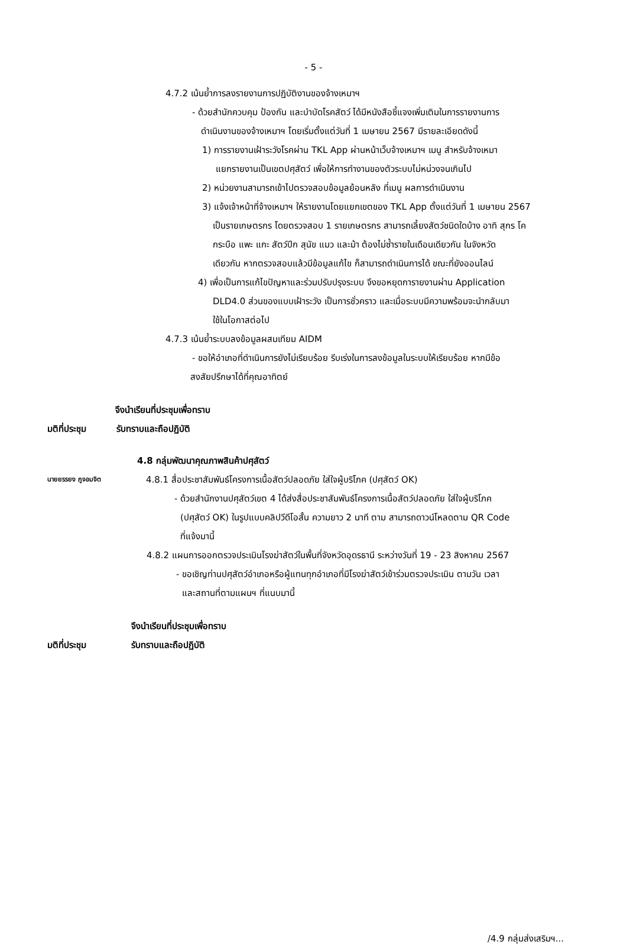- 5 -
4.7.2 เน้นย้ำการลงรายงานการปฏิบัติงานของจ้างเหมาฯ
- ด้วยสำนักควบคุม ป้องกัน และบำบัดโรคสัตว์ ได้มีหนังสือชี้แจงเพิ่มเติมในการรายงานการ
ดำเนินงานของจ้างเหมาฯ โดยเริ่มตั้งแต่วันที่ 1 เมษายน 2567 มีรายละเอียดดังนี้
1) การรายงานเฝ้าระวังโรคผ่าน TKL App ผ่านหน้าเว็บจ้างเหมาฯ เมนู สำหรับจ้างเหมา
แยกรายงานเป็นเขตปศุสัตว์ เพื่อให้การทำงานของตัวระบบไม่หน่วงจนเกินไป
2) หน่วยงานสามารถเข้าไปตรวจสอบข้อมูลย้อนหลัง ที่เมนู ผลการดำเนินงาน
3) แจ้งเจ้าหน้าที่จ้างเหมาฯ ให้รายงานโดยแยกเขตของ TKL App ตั้งแต่วันที่ 1 เมษายน 2567
เป็นรายเกษตรกร โดยตรวจสอบ 1 รายเกษตรกร สามารถเลี้ยงสัตว์ชนิดใดบ้าง อาทิ สุกร โค
กระบือ แพะ แกะ สัตว์ปีก สุนัข แมว และม้า ต้องไม่ซ้ำรายในเดือนเดียวกัน ในจังหวัด
เดียวกัน หากตรวจสอบแล้วมีข้อมูลแก้ไข ก็สามารถดำเนินการได้ ขณะที่ยังออนไลน์
4) เพื่อเป็นการแก้ไขปัญหาและร่วมปรับปรุงระบบ จึงขอหยุดการายงานผ่าน Application
DLD4.0 ส่วนของแบบเฝ้าระวัง เป็นการชั่วคราว และเมื่อระบบมีความพร้อมจะนำกลับมา
ใช้ในโอกาสต่อไป
4.7.3 เน้นย้ำระบบลงข้อมูลผสมเทียม AIDM
- ขอให้อำเภอที่ดำเนินการยังไม่เรียบร้อย รีบเร่งในการลงข้อมูลในระบบให้เรียบร้อย หากมีข้อ
สงสัยปรึกษาได้ที่คุณอาทิตย์
จึงนำเรียนที่ประชุมเพื่อทราบ
มติที่ประชุม รับทราบและถือปฏิบัติ
4.8 กลุ่มพัฒนาคุณภาพสินค้าปศุสัตว์
นายยรรยง ภูจอมจิต 4.8.1 สื่อประชาสัมพันธ์โครงการเนื้อสัตว์ปลอดภัย ใส่ใจผู้บริโภค (ปศุสัตว์ OK)
- ด้วยสำนักงานปศุสัตว์เขต 4 ได้ส่งสื่อประชาสัมพันธ์โครงการเนื้อสัตว์ปลอดภัย ใส่ใจผู้บริโภค
(ปศุสัตว์ OK) ในรูปแบบคลิปวีดีโอสั้น ความยาว 2 นาที ตาม สามารถดาวน์โหลดตาม QR Code
ที่แจ้งมานี้
4.8.2 แผนการออกตรวจประเมินโรงฆ่าสัตว์ในพื้นที่จังหวัดอุดรธานี ระหว่างวันที่ 19 - 23 สิงหาคม 2567
- ขอเชิญท่านปศุสัตว์อำเภอหรือผู้แทนทุกอำเภอที่มีโรงฆ่าสัตว์เข้าร่วมตรวจประเมิน ตามวัน เวลา
และสถานที่ตามแผนฯ ที่แนบมานี้
จึงนำเรียนที่ประชุมเพื่อทราบ
มติที่ประชุม รับทราบและถือปฏิบัติ
/4.9 กลุ่มส่งเสริมฯ...